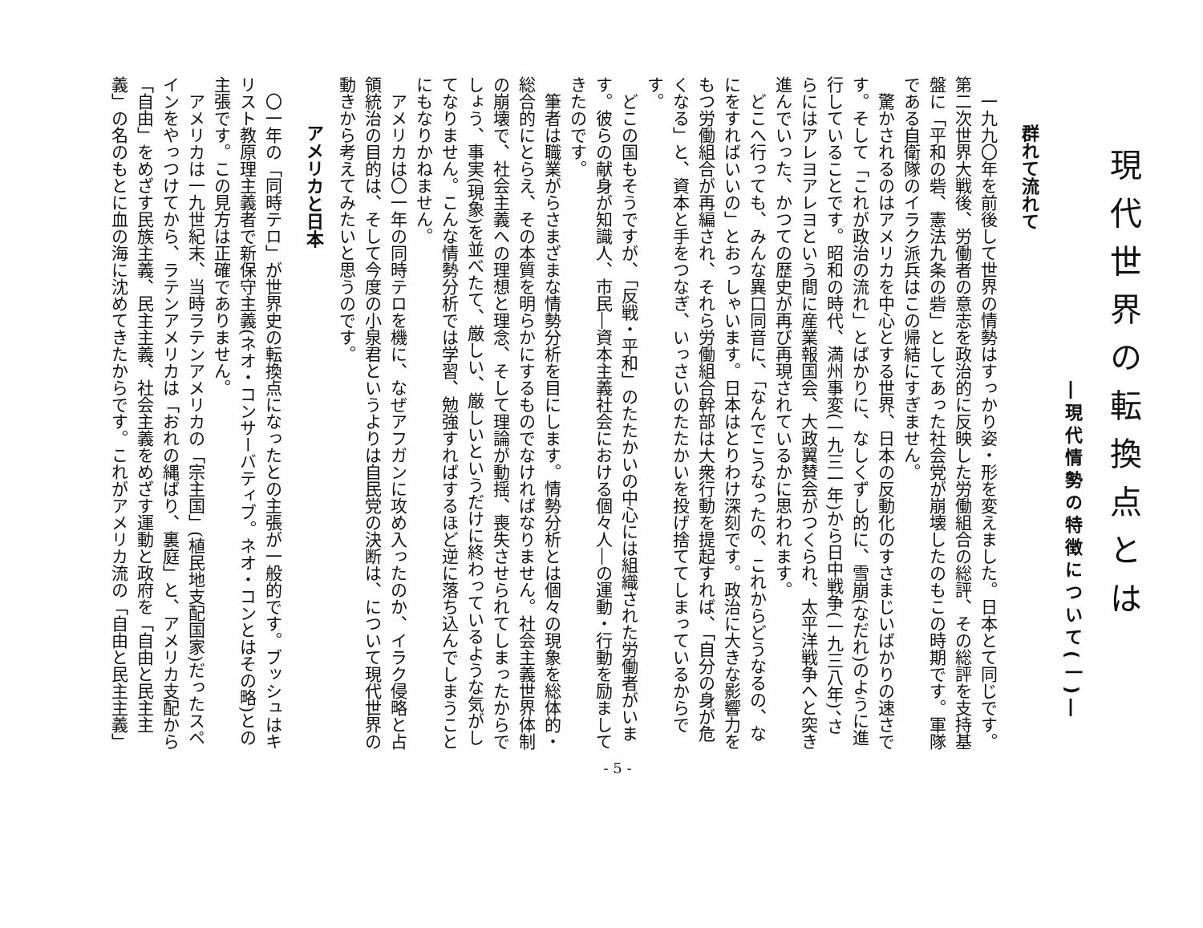現代世界の転換点とは
―現代情勢の特徴について(一)―
群れて流れて
一九九〇年を前後して世界の情勢はすっかり姿・形を変えました。日本とて同じです。第二次世界大戦後、労働者の意志を政治的に反映した労働組合の総評、その総評を支持基盤に「平和の砦、憲法九条の砦」としてあった社会党が崩壊したのもこの時期です。軍隊である自衛隊のイラク派兵はこの帰結にすぎません。
驚かされるのはアメリカを中心とする世界、日本の反動化のすさまじいばかりの速さです。そして「これが政治の流れ」とばかりに、なしくずし的に、雪崩(なだれ)のように進行していることです。昭和の時代、満州事変(一九三一年)から日中戦争(一九三八年)、さらにはアレヨアレヨという間に産業報国会、大政翼賛会がつくられ、太平洋戦争へと突き進んでいった、かつての歴史が再び再現されているかに思われます。
どこへ行っても、みんな異口同音に、「なんでこうなったの、これからどうなるの、なにをすればいいの」とおっしゃいます。日本はとりわけ深刻です。政治に大きな影響力をもつ労働組合が再編され、それら労働組合幹部は大衆行動を提起すれば、「自分の身が危くなる」と、資本と手をつなぎ、いっさいのたたかいを投げ捨ててしまっているからです。
どこの国もそうですが、「反戦・平和」のたたかいの中心には組織された労働者がいます。彼らの献身が知識人、市民―資本主義社会における個々人―の運動・行動を励ましてきたのです。
筆者は職業がらさまざまな情勢分析を目にします。情勢分析とは個々の現象を総体的・総合的にとらえ、その本質を明らかにするものでなければなりません。社会主義世界体制の崩壊で、社会主義への理想と理念、そして理論が動揺、喪失させられてしまったからでしょう、事実(現象)を並べたて、厳しい、厳しいというだけに終わっているような気がしてなりません。こんな情勢分析では学習、勉強すればするほど逆に落ち込んでしまうことにもなりかねません。
アメリカは〇一年の同時テロを機に、なぜアフガンに攻め入ったのか、イラク侵略と占領統治の目的は、そして今度の小泉君というよりは自民党の決断は、について現代世界の動きから考えてみたいと思うのです。
アメリカと日本
〇一年の「同時テロ」が世界史の転換点になったとの主張が一般的です。ブッシュはキリスト教原理主義者で新保守主義(ネオ・コンサーバティブ。ネオ・コンとはその略)との主張です。この見方は正確でありません。
アメリカは一九世紀末、当時ラテンアメリカの「宗主国」(植民地支配国家)だったスペインをやっつけてから、ラテンアメリカは「おれの縄ばり、裏庭」と、アメリカ支配から「自由」をめざす民族主義、民主主義、社会主義をめざす運動と政府を「自由と民主主義」の名のもとに血の海に沈めてきたからです。これがアメリカ流の「自由と民主主義」
- 5 -